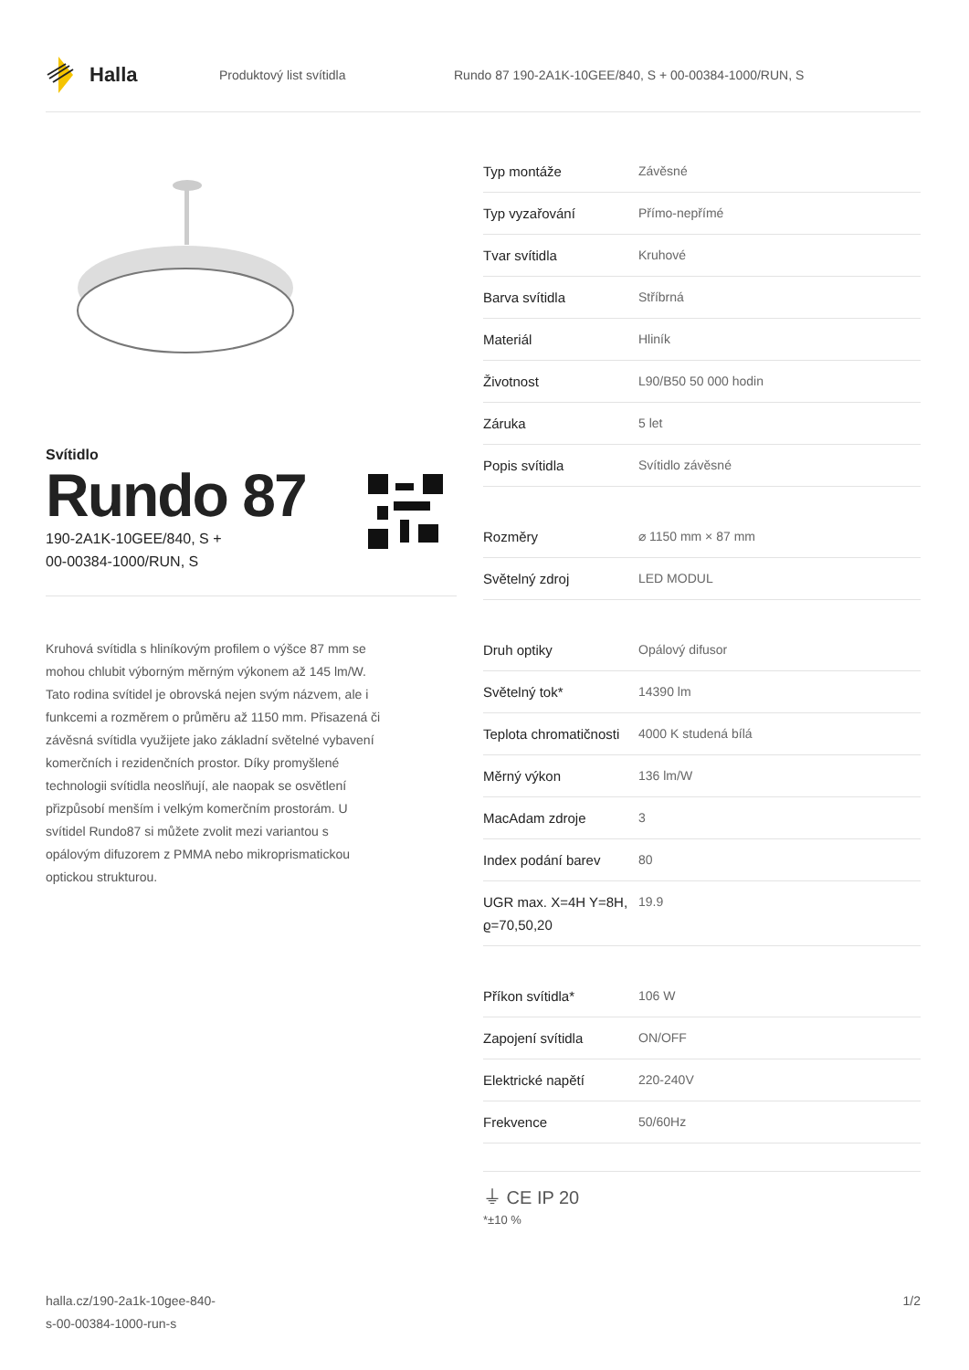Halla
Produktový list svítidla Rundo 87 190-2A1K-10GEE/840, S + 00-00384-1000/RUN, S
Svítidlo
Rundo 87
190-2A1K-10GEE/840, S +
00-00384-1000/RUN, S
Kruhová svítidla s hliníkovým profilem o výšce 87 mm se mohou chlubit výborným měrným výkonem až 145 lm/W. Tato rodina svítidel je obrovská nejen svým názvem, ale i funkcemi a rozměrem o průměru až 1150 mm. Přisazená či závěsná svítidla využijete jako základní světelné vybavení komerčních i rezidenčních prostor. Díky promyšlené technologii svítidla neoslňují, ale naopak se osvětlení přizpůsobí menším i velkým komerčním prostorám. U svítidel Rundo87 si můžete zvolit mezi variantou s opálovým difuzorem z PMMA nebo mikroprismatickou optickou strukturou.
| Typ montáže | Závěsné |
| Typ vyzařování | Přímo-nepřímé |
| Tvar svítidla | Kruhové |
| Barva svítidla | Stříbrná |
| Materiál | Hliník |
| Životnost | L90/B50 50 000 hodin |
| Záruka | 5 let |
| Popis svítidla | Svítidlo závěsné |
| Rozměry | ⌀ 1150 mm × 87 mm |
| Světelný zdroj | LED MODUL |
| Druh optiky | Opálový difusor |
| Světelný tok* | 14390 lm |
| Teplota chromatičnosti | 4000 K studená bílá |
| Měrný výkon | 136 lm/W |
| MacAdam zdroje | 3 |
| Index podání barev | 80 |
| UGR max. X=4H Y=8H, ϱ=70,50,20 | 19.9 |
| Příkon svítidla* | 106 W |
| Zapojení svítidla | ON/OFF |
| Elektrické napětí | 220-240V |
| Frekvence | 50/60Hz |
⏚ CE IP 20
*±10 %
halla.cz/190-2a1k-10gee-840-
s-00-00384-1000-run-s
1/2